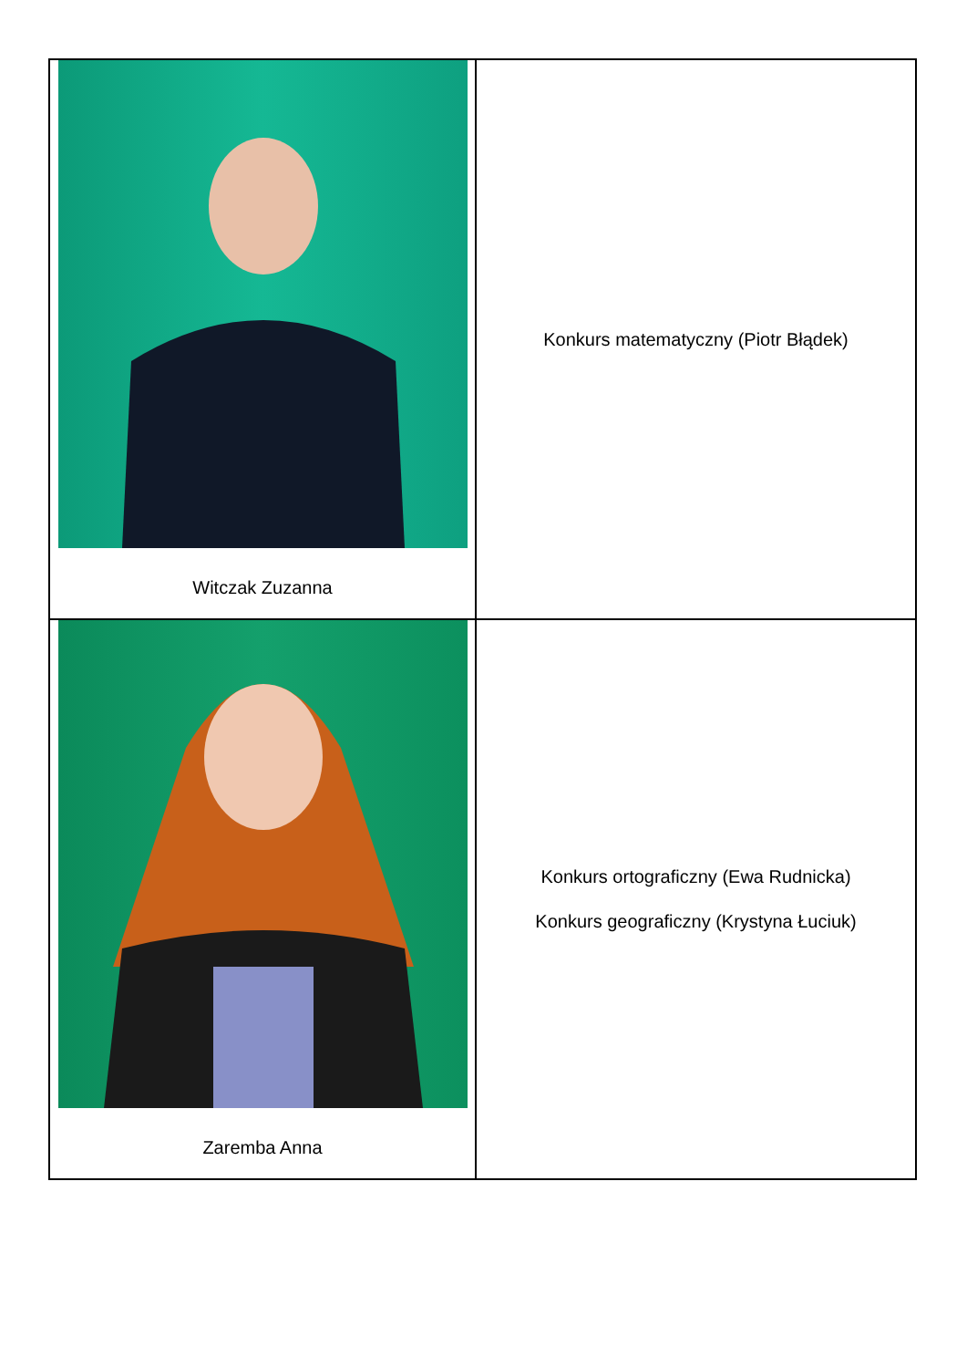| Witczak Zuzanna | Konkurs matematyczny (Piotr Błądek) |
| Zaremba Anna | Konkurs ortograficzny (Ewa Rudnicka) Konkurs geograficzny (Krystyna Łuciuk) |